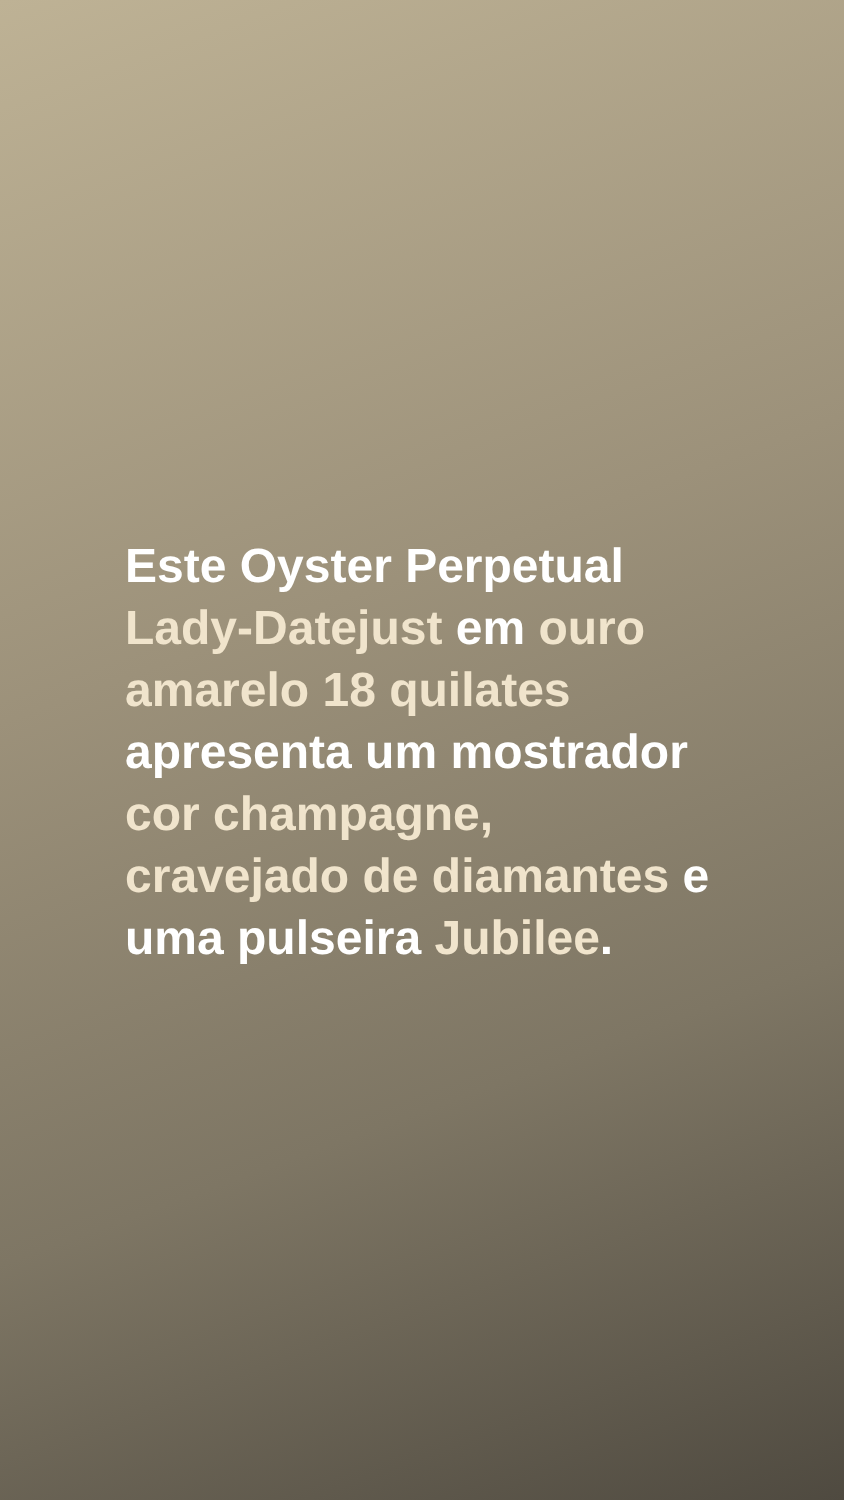Este Oyster Perpetual Lady-Datejust em ouro amarelo 18 quilates apresenta um mostrador cor champagne, cravejado de diamantes e uma pulseira Jubilee.